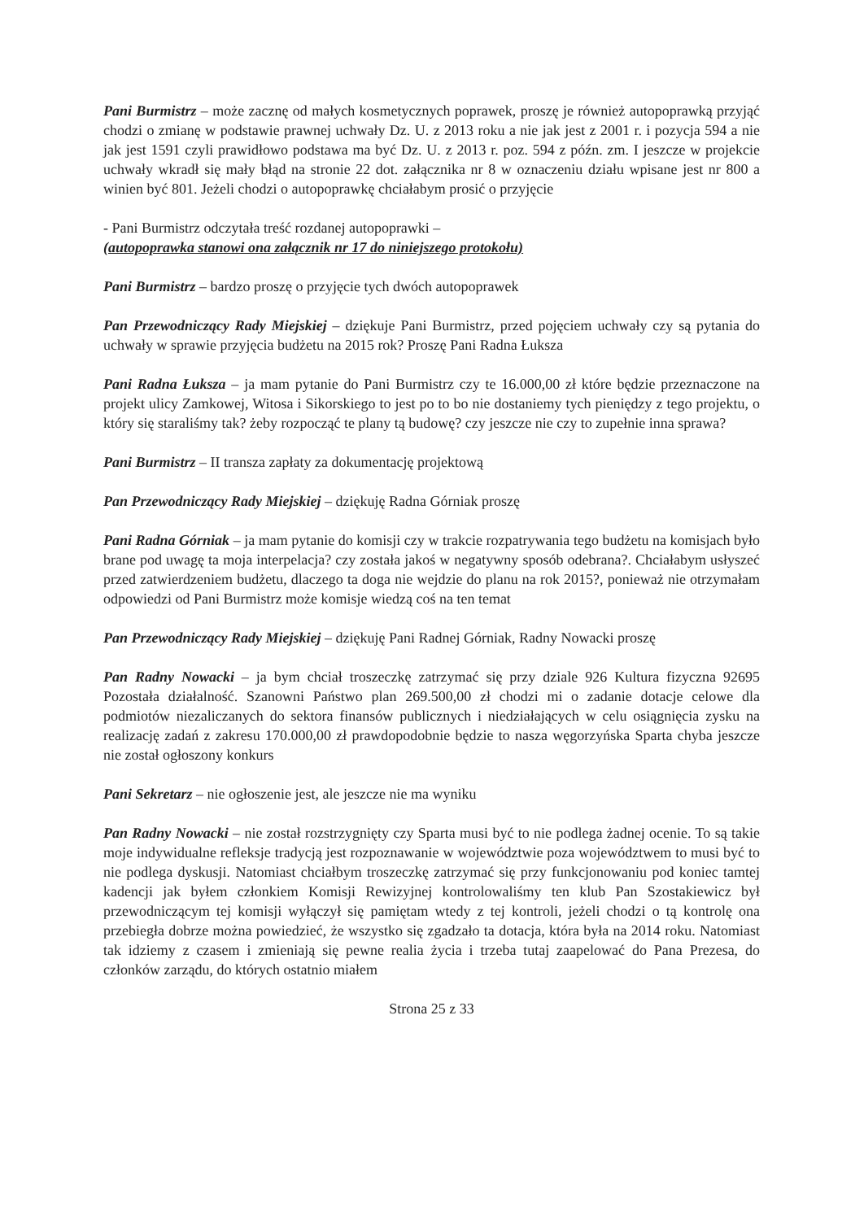Pani Burmistrz – może zacznę od małych kosmetycznych poprawek, proszę je również autopoprawką przyjąć chodzi o zmianę w podstawie prawnej uchwały Dz. U. z 2013 roku a nie jak jest z 2001 r. i pozycja 594 a nie jak jest 1591 czyli prawidłowo podstawa ma być Dz. U. z 2013 r. poz. 594 z późn. zm. I jeszcze w projekcie uchwały wkradł się mały błąd na stronie 22 dot. załącznika nr 8 w oznaczeniu działu wpisane jest nr 800 a winien być 801. Jeżeli chodzi o autopoprawkę chciałabym prosić o przyjęcie
- Pani Burmistrz odczytała treść rozdanej autopoprawki –
(autopoprawka stanowi ona załącznik nr 17 do niniejszego protokołu)
Pani Burmistrz – bardzo proszę o przyjęcie tych dwóch autopoprawek
Pan Przewodniczący Rady Miejskiej – dziękuje Pani Burmistrz, przed pojęciem uchwały czy są pytania do uchwały w sprawie przyjęcia budżetu na 2015 rok? Proszę Pani Radna Łuksza
Pani Radna Łuksza – ja mam pytanie do Pani Burmistrz czy te 16.000,00 zł które będzie przeznaczone na projekt ulicy Zamkowej, Witosa i Sikorskiego to jest po to bo nie dostaniemy tych pieniędzy z tego projektu, o który się staraliśmy tak? żeby rozpocząć te plany tą budowę? czy jeszcze nie czy to zupełnie inna sprawa?
Pani Burmistrz – II transza zapłaty za dokumentację projektową
Pan Przewodniczący Rady Miejskiej – dziękuję Radna Górniak proszę
Pani Radna Górniak – ja mam pytanie do komisji czy w trakcie rozpatrywania tego budżetu na komisjach było brane pod uwagę ta moja interpelacja? czy została jakoś w negatywny sposób odebrana?. Chciałabym usłyszeć przed zatwierdzeniem budżetu, dlaczego ta doga nie wejdzie do planu na rok 2015?, ponieważ nie otrzymałam odpowiedzi od Pani Burmistrz może komisje wiedzą coś na ten temat
Pan Przewodniczący Rady Miejskiej – dziękuję Pani Radnej Górniak, Radny Nowacki proszę
Pan Radny Nowacki – ja bym chciał troszeczkę zatrzymać się przy dziale 926 Kultura fizyczna 92695 Pozostała działalność. Szanowni Państwo plan 269.500,00 zł chodzi mi o zadanie dotacje celowe dla podmiotów niezaliczanych do sektora finansów publicznych i niedziałających w celu osiągnięcia zysku na realizację zadań z zakresu 170.000,00 zł prawdopodobnie będzie to nasza węgorzyńska Sparta chyba jeszcze nie został ogłoszony konkurs
Pani Sekretarz – nie ogłoszenie jest, ale jeszcze nie ma wyniku
Pan Radny Nowacki – nie został rozstrzygnięty czy Sparta musi być to nie podlega żadnej ocenie. To są takie moje indywidualne refleksje tradycją jest rozpoznawanie w województwie poza województwem to musi być to nie podlega dyskusji. Natomiast chciałbym troszeczkę zatrzymać się przy funkcjonowaniu pod koniec tamtej kadencji jak byłem członkiem Komisji Rewizyjnej kontrolowaliśmy ten klub Pan Szostakiewicz był przewodniczącym tej komisji wyłączył się pamiętam wtedy z tej kontroli, jeżeli chodzi o tą kontrolę ona przebiegła dobrze można powiedzieć, że wszystko się zgadzało ta dotacja, która była na 2014 roku. Natomiast tak idziemy z czasem i zmieniają się pewne realia życia i trzeba tutaj zaapelować do Pana Prezesa, do członków zarządu, do których ostatnio miałem
Strona 25 z 33